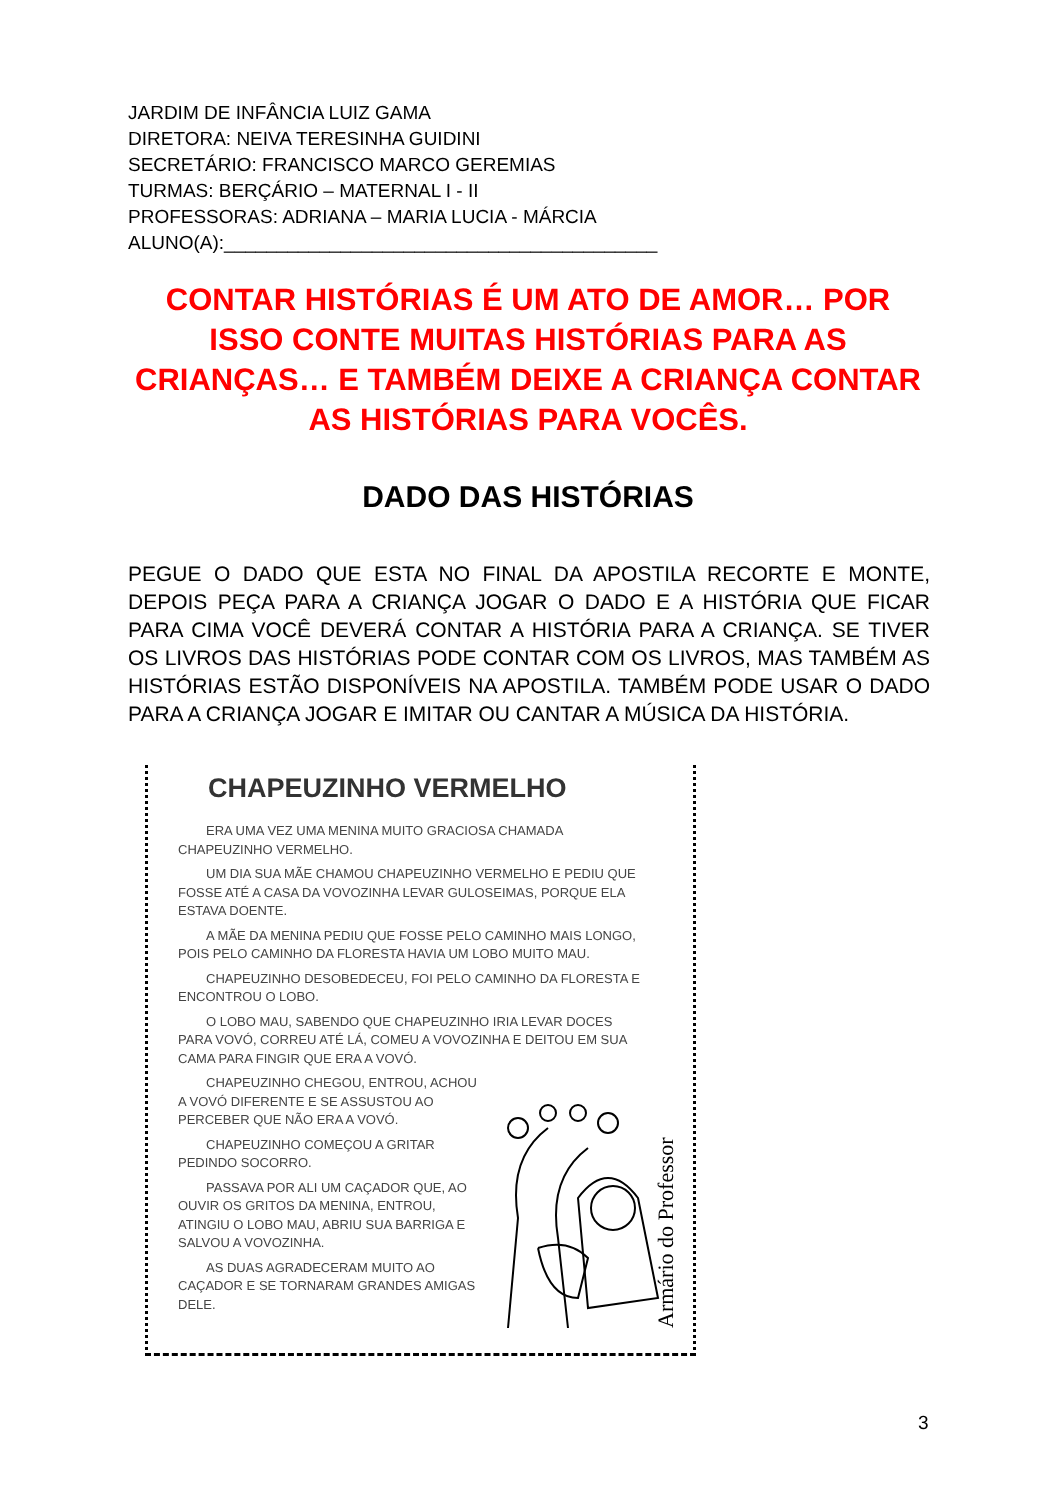JARDIM DE INFÂNCIA LUIZ GAMA
DIRETORA: NEIVA TERESINHA GUIDINI
SECRETÁRIO: FRANCISCO MARCO GEREMIAS
TURMAS: BERÇÁRIO – MATERNAL I - II
PROFESSORAS: ADRIANA – MARIA LUCIA - MÁRCIA
ALUNO(A):_________________________________________
CONTAR HISTÓRIAS É UM ATO DE AMOR… POR ISSO CONTE MUITAS HISTÓRIAS PARA AS CRIANÇAS… E TAMBÉM DEIXE A CRIANÇA CONTAR AS HISTÓRIAS PARA VOCÊS.
DADO DAS HISTÓRIAS
PEGUE O DADO QUE ESTA NO FINAL DA APOSTILA RECORTE E MONTE, DEPOIS PEÇA PARA A CRIANÇA JOGAR O DADO E A HISTÓRIA QUE FICAR PARA CIMA VOCÊ DEVERÁ CONTAR A HISTÓRIA PARA A CRIANÇA. SE TIVER OS LIVROS DAS HISTÓRIAS PODE CONTAR COM OS LIVROS, MAS TAMBÉM AS HISTÓRIAS ESTÃO DISPONÍVEIS NA APOSTILA. TAMBÉM PODE USAR O DADO PARA A CRIANÇA JOGAR E IMITAR OU CANTAR A MÚSICA DA HISTÓRIA.
CHAPEUZINHO VERMELHO
ERA UMA VEZ UMA MENINA MUITO GRACIOSA CHAMADA CHAPEUZINHO VERMELHO.
UM DIA SUA MÃE CHAMOU CHAPEUZINHO VERMELHO E PEDIU QUE FOSSE ATÉ A CASA DA VOVOZINHA LEVAR GULOSEIMAS, PORQUE ELA ESTAVA DOENTE.
A MÃE DA MENINA PEDIU QUE FOSSE PELO CAMINHO MAIS LONGO, POIS PELO CAMINHO DA FLORESTA HAVIA UM LOBO MUITO MAU.
CHAPEUZINHO DESOBEDECEU, FOI PELO CAMINHO DA FLORESTA E ENCONTROU O LOBO.
O LOBO MAU, SABENDO QUE CHAPEUZINHO IRIA LEVAR DOCES PARA VOVÓ, CORREU ATÉ LÁ, COMEU A VOVOZINHA E DEITOU EM SUA CAMA PARA FINGIR QUE ERA A VOVÓ.
CHAPEUZINHO CHEGOU, ENTROU, ACHOU A VOVÓ DIFERENTE E SE ASSUSTOU AO PERCEBER QUE NÃO ERA A VOVÓ.
CHAPEUZINHO COMEÇOU A GRITAR PEDINDO SOCORRO.
PASSAVA POR ALI UM CAÇADOR QUE, AO OUVIR OS GRITOS DA MENINA, ENTROU, ATINGIU O LOBO MAU, ABRIU SUA BARRIGA E SALVOU A VOVOZINHA.
AS DUAS AGRADECERAM MUITO AO CAÇADOR E SE TORNARAM GRANDES AMIGAS DELE.
Armário do Professor
3